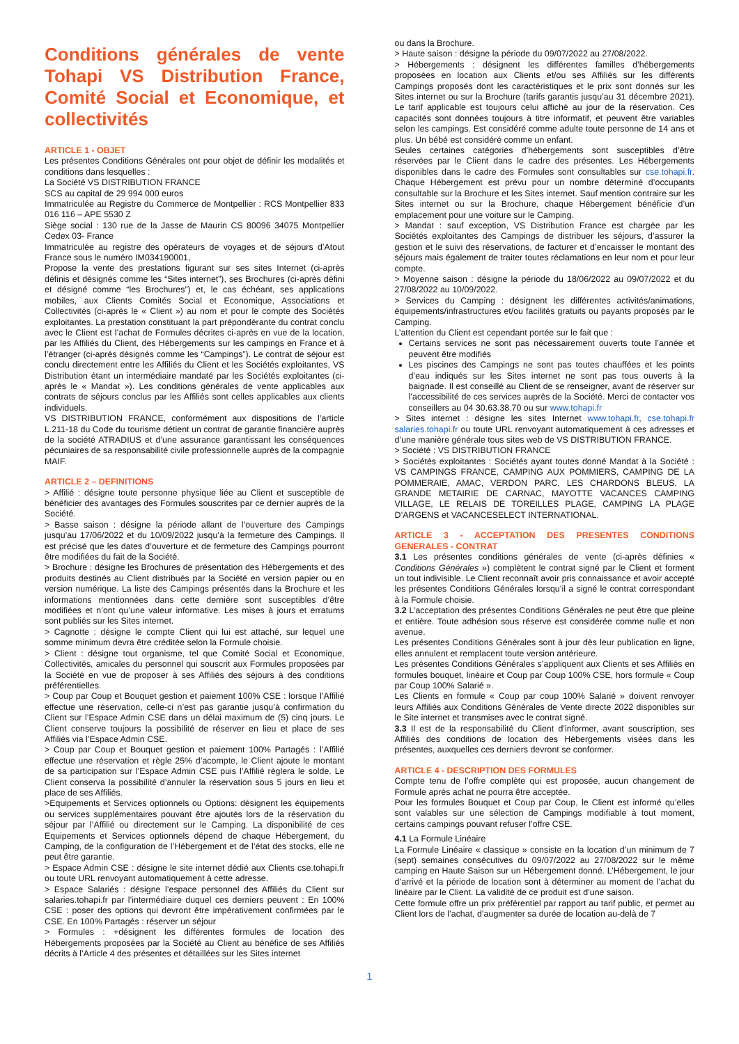Conditions générales de vente Tohapi VS Distribution France, Comité Social et Economique, et collectivités
ARTICLE 1 - OBJET
Les présentes Conditions Générales ont pour objet de définir les modalités et conditions dans lesquelles :
La Société VS DISTRIBUTION FRANCE
SCS au capital de 29 994 000 euros
Immatriculée au Registre du Commerce de Montpellier : RCS Montpellier 833 016 116 – APE 5530 Z
Siège social : 130 rue de la Jasse de Maurin CS 80096 34075 Montpellier Cedex 03- France
Immatriculée au registre des opérateurs de voyages et de séjours d’Atout France sous le numéro IM034190001,
Propose la vente des prestations figurant sur ses sites Internet (ci-après définis et désignés comme les “Sites internet”), ses Brochures (ci-après défini et désigné comme “les Brochures”) et, le cas échéant, ses applications mobiles, aux Clients Comités Social et Economique, Associations et Collectivités (ci-après le « Client ») au nom et pour le compte des Sociétés exploitantes. La prestation constituant la part prépondérante du contrat conclu avec le Client est l’achat de Formules décrites ci-après en vue de la location, par les Affiliés du Client, des Hébergements sur les campings en France et à l’étranger (ci-après désignés comme les “Campings”). Le contrat de séjour est conclu directement entre les Affiliés du Client et les Sociétés exploitantes, VS Distribution étant un intermédiaire mandaté par les Sociétés exploitantes (ci-après le « Mandat »). Les conditions générales de vente applicables aux contrats de séjours conclus par les Affiliés sont celles applicables aux clients individuels.
VS DISTRIBUTION FRANCE, conformément aux dispositions de l’article L.211-18 du Code du tourisme détient un contrat de garantie financière auprès de la société ATRADIUS et d’une assurance garantissant les conséquences pécuniaires de sa responsabilité civile professionnelle auprès de la compagnie MAIF.
ARTICLE 2 – DEFINITIONS
> Affilié : désigne toute personne physique liée au Client et susceptible de bénéficier des avantages des Formules souscrites par ce dernier auprès de la Société.
> Basse saison : désigne la période allant de l’ouverture des Campings jusqu’au 17/06/2022 et du 10/09/2022 jusqu’à la fermeture des Campings. Il est précisé que les dates d’ouverture et de fermeture des Campings pourront être modifiées du fait de la Société.
> Brochure : désigne les Brochures de présentation des Hébergements et des produits destinés au Client distribués par la Société en version papier ou en version numérique. La liste des Campings présentés dans la Brochure et les informations mentionnées dans cette dernière sont susceptibles d’être modifiées et n’ont qu’une valeur informative. Les mises à jours et erratums sont publiés sur les Sites internet.
> Cagnotte : désigne le compte Client qui lui est attaché, sur lequel une somme minimum devra être créditée selon la Formule choisie.
> Client : désigne tout organisme, tel que Comité Social et Economique, Collectivités, amicales du personnel qui souscrit aux Formules proposées par la Société en vue de proposer à ses Affiliés des séjours à des conditions préférentielles.
> Coup par Coup et Bouquet gestion et paiement 100% CSE : lorsque l’Affilié effectue une réservation, celle-ci n’est pas garantie jusqu’à confirmation du Client sur l’Espace Admin CSE dans un délai maximum de (5) cinq jours. Le Client conserve toujours la possibilité de réserver en lieu et place de ses Affiliés via l’Espace Admin CSE.
> Coup par Coup et Bouquet gestion et paiement 100% Partagés : l’Affilié effectue une réservation et règle 25% d’acompte, le Client ajoute le montant de sa participation sur l’Espace Admin CSE puis l’Affilié règlera le solde. Le Client conserva la possibilité d’annuler la réservation sous 5 jours en lieu et place de ses Affiliés.
>Equipements et Services optionnels ou Options: désignent les équipements ou services supplémentaires pouvant être ajoutés lors de la réservation du séjour par l’Affilié ou directement sur le Camping. La disponibilité de ces Equipements et Services optionnels dépend de chaque Hébergement, du Camping, de la configuration de l’Hébergement et de l’état des stocks, elle ne peut être garantie.
> Espace Admin CSE : désigne le site internet dédié aux Clients cse.tohapi.fr ou toute URL renvoyant automatiquement à cette adresse.
> Espace Salariés : désigne l’espace personnel des Affiliés du Client sur salaries.tohapi.fr par l’intermédiaire duquel ces derniers peuvent : En 100% CSE : poser des options qui devront être impérativement confirmées par le CSE. En 100% Partagés : réserver un séjour
> Formules : +désignent les différentes formules de location des Hébergements proposées par la Société au Client au bénéfice de ses Affiliés décrits à l’Article 4 des présentes et détaillées sur les Sites internet
ou dans la Brochure.
> Haute saison : désigne la période du 09/07/2022 au 27/08/2022.
> Hébergements : désignent les différentes familles d’hébergements proposées en location aux Clients et/ou ses Affiliés sur les différents Campings proposés dont les caractéristiques et le prix sont donnés sur les Sites internet ou sur la Brochure (tarifs garantis jusqu’au 31 décembre 2021). Le tarif applicable est toujours celui affiché au jour de la réservation. Ces capacités sont données toujours à titre informatif, et peuvent être variables selon les campings. Est considéré comme adulte toute personne de 14 ans et plus. Un bébé est considéré comme un enfant.
Seules certaines catégories d’hébergements sont susceptibles d’être réservées par le Client dans le cadre des présentes. Les Hébergements disponibles dans le cadre des Formules sont consultables sur cse.tohapi.fr. Chaque Hébergement est prévu pour un nombre déterminé d’occupants consultable sur la Brochure et les Sites internet. Sauf mention contraire sur les Sites internet ou sur la Brochure, chaque Hébergement bénéficie d’un emplacement pour une voiture sur le Camping.
> Mandat : sauf exception, VS Distribution France est chargée par les Sociétés exploitantes des Campings de distribuer les séjours, d’assurer la gestion et le suivi des réservations, de facturer et d’encaisser le montant des séjours mais également de traiter toutes réclamations en leur nom et pour leur compte.
> Moyenne saison : désigne la période du 18/06/2022 au 09/07/2022 et du 27/08/2022 au 10/09/2022.
> Services du Camping : désignent les différentes activités/animations, équipements/infrastructures et/ou facilités gratuits ou payants proposés par le Camping.
L’attention du Client est cependant portée sur le fait que :
Certains services ne sont pas nécessairement ouverts toute l’année et peuvent être modifiés
Les piscines des Campings ne sont pas toutes chauffées et les points d’eau indiqués sur les Sites internet ne sont pas tous ouverts à la baignade. Il est conseillé au Client de se renseigner, avant de réserver sur l’accessibilité de ces services auprès de la Société. Merci de contacter vos conseillers au 04 30.63.38.70 ou sur www.tohapi.fr
> Sites internet : désigne les sites Internet www.tohapi.fr, cse.tohapi.fr salaries.tohapi.fr ou toute URL renvoyant automatiquement à ces adresses et d’une manière générale tous sites web de VS DISTRIBUTION FRANCE.
> Société : VS DISTRIBUTION FRANCE
> Sociétés exploitantes : Sociétés ayant toutes donné Mandat à la Société : VS CAMPINGS FRANCE, CAMPING AUX POMMIERS, CAMPING DE LA POMMERAIE, AMAC, VERDON PARC, LES CHARDONS BLEUS, LA GRANDE METAIRIE DE CARNAC, MAYOTTE VACANCES CAMPING VILLAGE, LE RELAIS DE TOREILLES PLAGE, CAMPING LA PLAGE D’ARGENS et VACANCESELECT INTERNATIONAL.
ARTICLE 3 - ACCEPTATION DES PRESENTES CONDITIONS GENERALES - CONTRAT
3.1 Les présentes conditions générales de vente (ci-après définies « Conditions Générales ») complètent le contrat signé par le Client et forment un tout indivisible. Le Client reconnaît avoir pris connaissance et avoir accepté les présentes Conditions Générales lorsqu’il a signé le contrat correspondant à la Formule choisie.
3.2 L’acceptation des présentes Conditions Générales ne peut être que pleine et entière. Toute adhésion sous réserve est considérée comme nulle et non avenue.
Les présentes Conditions Générales sont à jour dès leur publication en ligne, elles annulent et remplacent toute version antérieure.
Les présentes Conditions Générales s’appliquent aux Clients et ses Affiliés en formules bouquet, linéaire et Coup par Coup 100% CSE, hors formule « Coup par Coup 100% Salarié ».
Les Clients en formule « Coup par coup 100% Salarié » doivent renvoyer leurs Affiliés aux Conditions Générales de Vente directe 2022 disponibles sur le Site internet et transmises avec le contrat signé.
3.3 Il est de la responsabilité du Client d’informer, avant souscription, ses Affiliés des conditions de location des Hébergements visées dans les présentes, auxquelles ces derniers devront se conformer.
ARTICLE 4 - DESCRIPTION DES FORMULES
Compte tenu de l’offre complète qui est proposée, aucun changement de Formule après achat ne pourra être acceptée.
Pour les formules Bouquet et Coup par Coup, le Client est informé qu’elles sont valables sur une sélection de Campings modifiable à tout moment, certains campings pouvant refuser l’offre CSE.
4.1 La Formule Linéaire
La Formule Linéaire « classique » consiste en la location d’un minimum de 7 (sept) semaines consécutives du 09/07/2022 au 27/08/2022 sur le même camping en Haute Saison sur un Hébergement donné. L’Hébergement, le jour d’arrivé et la période de location sont à déterminer au moment de l’achat du linéaire par le Client. La validité de ce produit est d’une saison.
Cette formule offre un prix préférentiel par rapport au tarif public, et permet au Client lors de l’achat, d’augmenter sa durée de location au-delà de 7
1